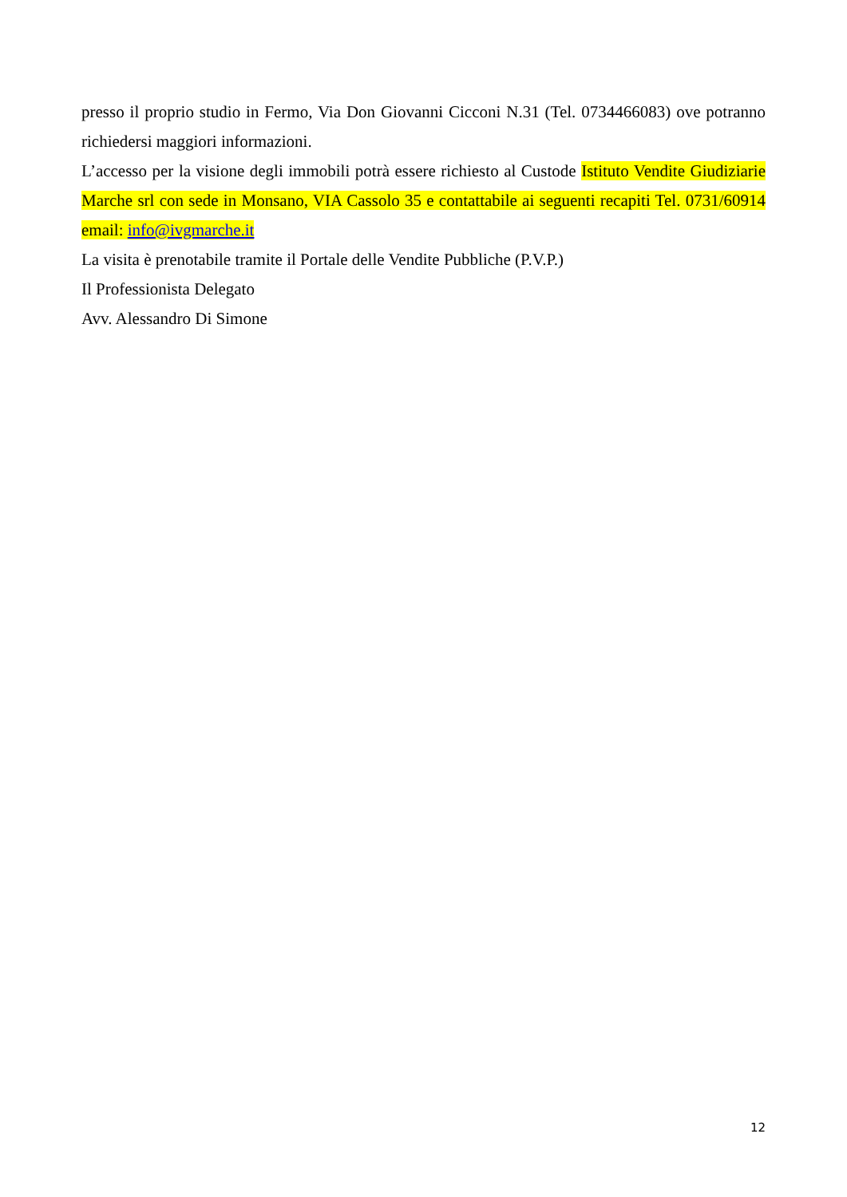presso il proprio studio in Fermo, Via Don Giovanni Cicconi N.31 (Tel. 0734466083) ove potranno richiedersi maggiori informazioni.
L’accesso per la visione degli immobili potrà essere richiesto al Custode Istituto Vendite Giudiziarie Marche srl con sede in Monsano, VIA Cassolo 35 e contattabile ai seguenti recapiti Tel. 0731/60914 email: info@ivgmarche.it
La visita è prenotabile tramite il Portale delle Vendite Pubbliche (P.V.P.)
Il Professionista Delegato
Avv. Alessandro Di Simone
12